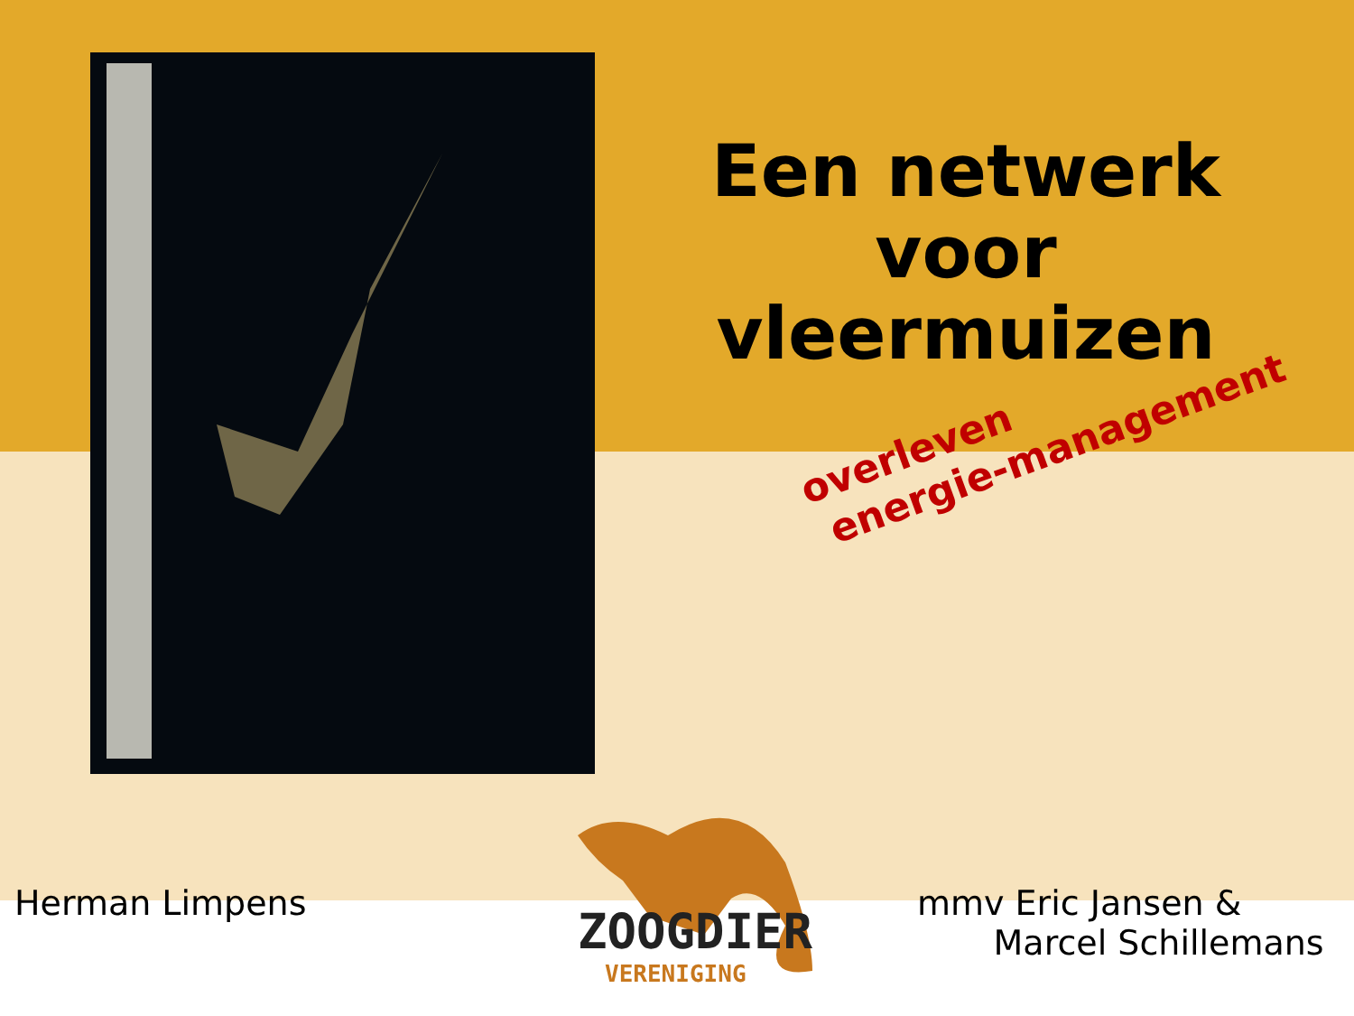Een netwerk voor vleermuizen
overleven
energie-management
Herman Limpens
mmv Eric Jansen &
Marcel Schillemans
ZOOGDIER
VERENIGING